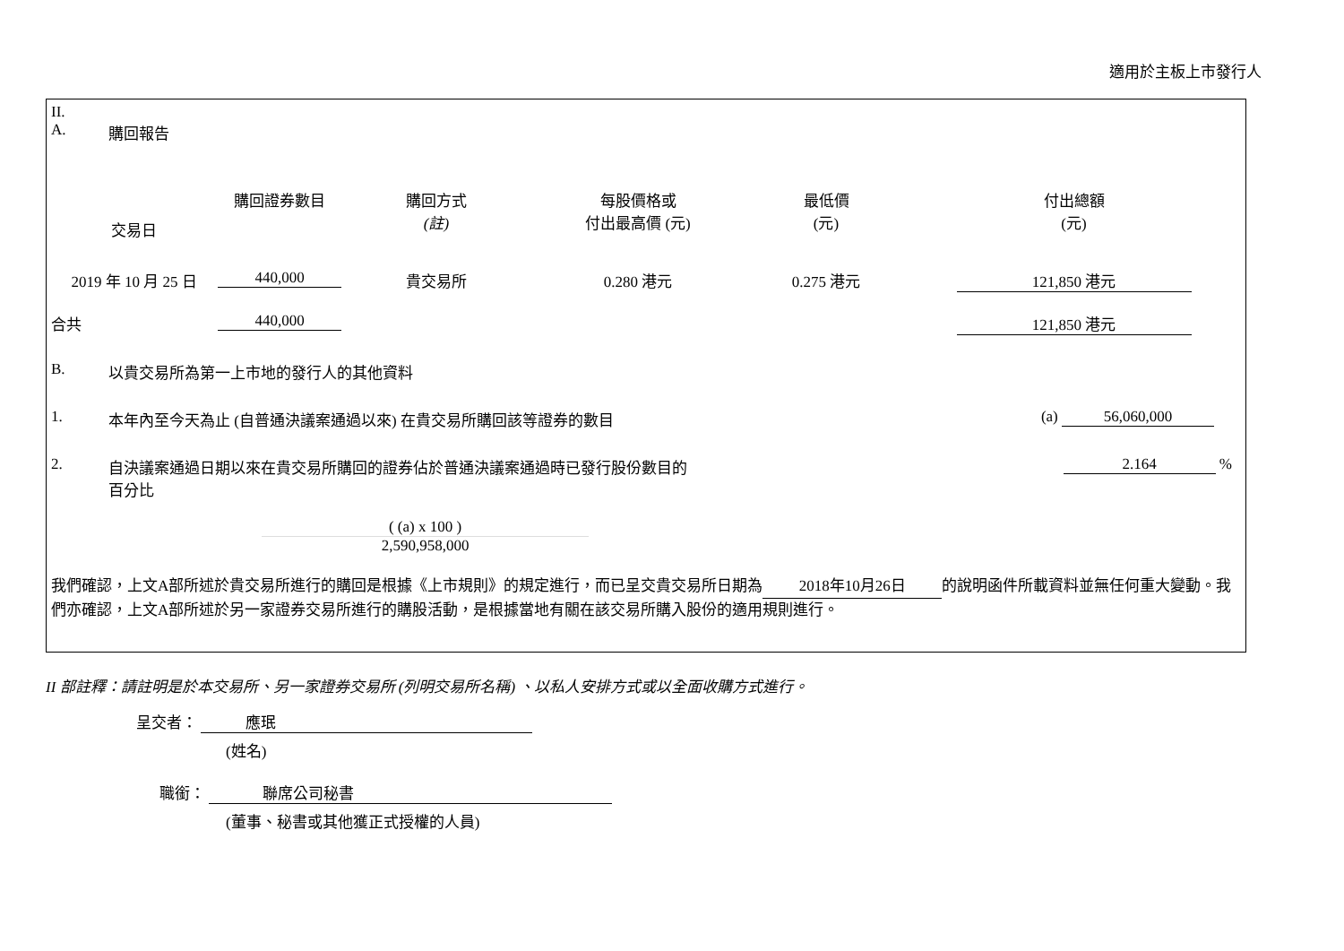適用於主板上市發行人
II.
A. 購回報告
| 交易日 | 購回證券數目 | 購回方式 (註) | 每股價格或 付出最高價 (元) | 最低價 (元) | 付出總額 (元) |
| --- | --- | --- | --- | --- | --- |
| 2019 年 10 月 25 日 | 440,000 | 貴交易所 | 0.280 港元 | 0.275 港元 | 121,850 港元 |
| 合共 | 440,000 | | | | 121,850 港元 |
B. 以貴交易所為第一上市地的發行人的其他資料
1. 本年內至今天為止 (自普通決議案通過以來) 在貴交易所購回該等證券的數目 (a) 56,060,000
2. 自決議案通過日期以來在貴交易所購回的證券佔於普通決議案通過時已發行股份數目的
百分比 2.164 %
( (a) x 100 )
2,590,958,000
我們確認，上文A部所述於貴交易所進行的購回是根據《上市規則》的規定進行，而已呈交貴交易所日期為 2018年10月26日 的說明函件所載資料並無任何重大變動。我們亦確認，上文A部所述於另一家證券交易所進行的購股活動，是根據當地有關在該交易所購入股份的適用規則進行。
II 部註釋：請註明是於本交易所、另一家證券交易所 (列明交易所名稱) 、以私人安排方式或以全面收購方式進行。
呈交者： 應珉
(姓名)
職銜： 聯席公司秘書
(董事、秘書或其他獲正式授權的人員)